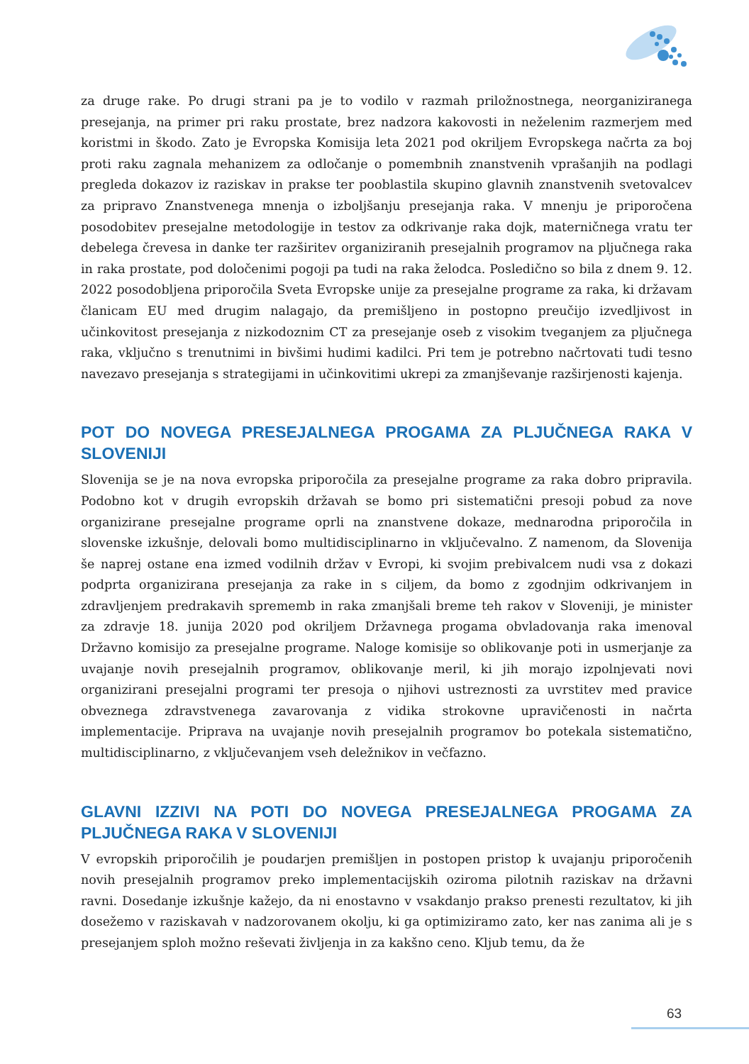za druge rake. Po drugi strani pa je to vodilo v razmah priložnostnega, neorganiziranega presejanja, na primer pri raku prostate, brez nadzora kakovosti in neželenim razmerjem med koristmi in škodo. Zato je Evropska Komisija leta 2021 pod okriljem Evropskega načrta za boj proti raku zagnala mehanizem za odločanje o pomembnih znanstvenih vprašanjih na podlagi pregleda dokazov iz raziskav in prakse ter pooblastila skupino glavnih znanstvenih svetovalcev za pripravo Znanstvenega mnenja o izboljšanju presejanja raka. V mnenju je priporočena posodobitev presejalne metodologije in testov za odkrivanje raka dojk, materničnega vratu ter debelega črevesa in danke ter razširitev organiziranih presejalnih programov na pljučnega raka in raka prostate, pod določenimi pogoji pa tudi na raka želodca. Posledično so bila z dnem 9. 12. 2022 posodobljena priporočila Sveta Evropske unije za presejalne programe za raka, ki državam članicam EU med drugim nalagajo, da premišljeno in postopno preučijo izvedljivost in učinkovitost presejanja z nizkodoznim CT za presejanje oseb z visokim tveganjem za pljučnega raka, vključno s trenutnimi in bivšimi hudimi kadilci. Pri tem je potrebno načrtovati tudi tesno navezavo presejanja s strategijami in učinkovitimi ukrepi za zmanjševanje razširjenosti kajenja.
POT DO NOVEGA PRESEJALNEGA PROGAMA ZA PLJUČNEGA RAKA V SLOVENIJI
Slovenija se je na nova evropska priporočila za presejalne programe za raka dobro pripravila. Podobno kot v drugih evropskih državah se bomo pri sistematični presoji pobud za nove organizirane presejalne programe oprli na znanstvene dokaze, mednarodna priporočila in slovenske izkušnje, delovali bomo multidisciplinarno in vključevalno. Z namenom, da Slovenija še naprej ostane ena izmed vodilnih držav v Evropi, ki svojim prebivalcem nudi vsa z dokazi podprta organizirana presejanja za rake in s ciljem, da bomo z zgodnjim odkrivanjem in zdravljenjem predrakavih sprememb in raka zmanjšali breme teh rakov v Sloveniji, je minister za zdravje 18. junija 2020 pod okriljem Državnega progama obvladovanja raka imenoval Državno komisijo za presejalne programe. Naloge komisije so oblikovanje poti in usmerjanje za uvajanje novih presejalnih programov, oblikovanje meril, ki jih morajo izpolnjevati novi organizirani presejalni programi ter presoja o njihovi ustreznosti za uvrstitev med pravice obveznega zdravstvenega zavarovanja z vidika strokovne upravičenosti in načrta implementacije. Priprava na uvajanje novih presejalnih programov bo potekala sistematično, multidisciplinarno, z vključevanjem vseh deležnikov in večfazno.
GLAVNI IZZIVI NA POTI DO NOVEGA PRESEJALNEGA PROGAMA ZA PLJUČNEGA RAKA V SLOVENIJI
V evropskih priporočilih je poudarjen premišljen in postopen pristop k uvajanju priporočenih novih presejalnih programov preko implementacijskih oziroma pilotnih raziskav na državni ravni. Dosedanje izkušnje kažejo, da ni enostavno v vsakdanjo prakso prenesti rezultatov, ki jih dosežemo v raziskavah v nadzorovanem okolju, ki ga optimiziramo zato, ker nas zanima ali je s presejanjem sploh možno reševati življenja in za kakšno ceno. Kljub temu, da že
63